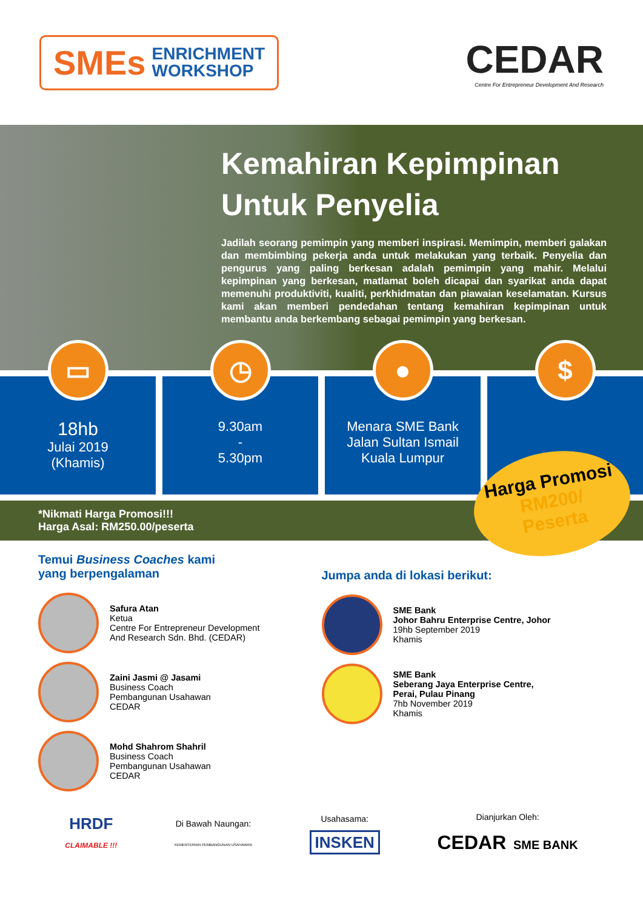SMEs
ENRICHMENT
WORKSHOP
CEDAR
Centre For Entrepreneur Development And Research
Kemahiran Kepimpinan
Untuk Penyelia
Jadilah seorang pemimpin yang memberi inspirasi. Memimpin, memberi galakan dan membimbing pekerja anda untuk melakukan yang terbaik. Penyelia dan pengurus yang paling berkesan adalah pemimpin yang mahir. Melalui kepimpinan yang berkesan, matlamat boleh dicapai dan syarikat anda dapat memenuhi produktiviti, kualiti, perkhidmatan dan piawaian keselamatan. Kursus kami akan memberi pendedahan tentang kemahiran kepimpinan untuk membantu anda berkembang sebagai pemimpin yang berkesan.
▭
18hb
Julai 2019
(Khamis)
◷
9.30am
-
5.30pm
●
Menara SME Bank
Jalan Sultan Ismail
Kuala Lumpur
$
*Nikmati Harga Promosi!!!
Harga Asal: RM250.00/peserta
Harga Promosi
RM200/
Peserta
Temui Business Coaches kami
yang berpengalaman
Safura Atan
Ketua
Centre For Entrepreneur Development
And Research Sdn. Bhd. (CEDAR)
Zaini Jasmi @ Jasami
Business Coach
Pembangunan Usahawan
CEDAR
Mohd Shahrom Shahril
Business Coach
Pembangunan Usahawan
CEDAR
Jumpa anda di lokasi berikut:
SME Bank
Johor Bahru Enterprise Centre, Johor
19hb September 2019
Khamis
SME Bank
Seberang Jaya Enterprise Centre,
Perai, Pulau Pinang
7hb November 2019
Khamis
HRDF
CLAIMABLE !!!
Di Bawah Naungan:
KEMENTERIAN PEMBANGUNAN USAHAWAN
Usahasama:
INSKEN
Dianjurkan Oleh:
CEDAR SME BANK